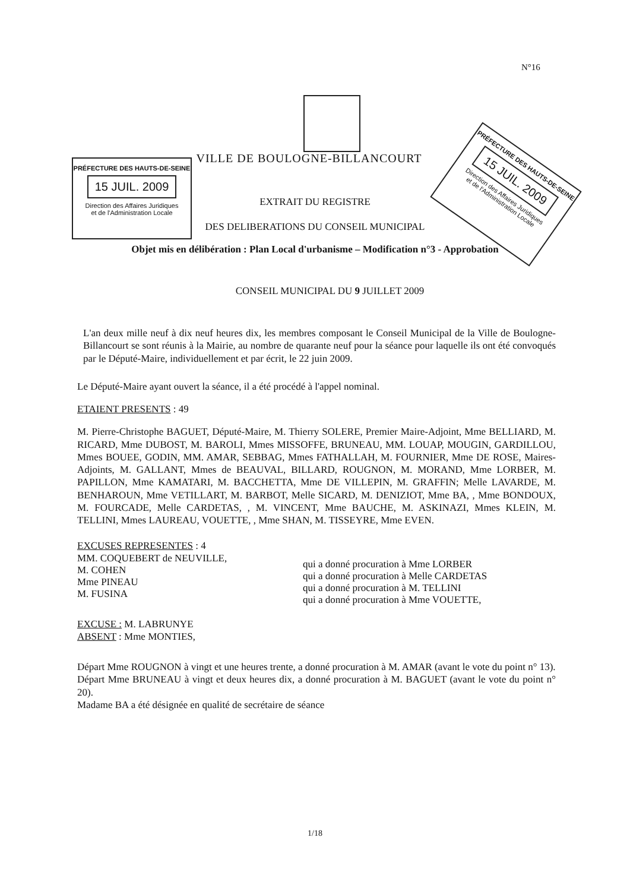N°16
PRÉFECTURE DES HAUTS-DE-SEINE
15 JUIL. 2009
Direction des Affaires Juridiques
et de l'Administration Locale
PRÉFECTURE DES HAUTS-DE-SEINE
15 JUIL. 2009
Direction des Affaires Juridiques
et de l'Administration Locale
VILLE DE BOULOGNE-BILLANCOURT
EXTRAIT DU REGISTRE
DES DELIBERATIONS DU CONSEIL MUNICIPAL
Objet mis en délibération : Plan Local d'urbanisme – Modification n°3 - Approbation
CONSEIL MUNICIPAL DU 9 JUILLET 2009
L'an deux mille neuf à dix neuf heures dix, les membres composant le Conseil Municipal de la Ville de Boulogne-Billancourt se sont réunis à la Mairie, au nombre de quarante neuf pour la séance pour laquelle ils ont été convoqués par le Député-Maire, individuellement et par écrit, le 22 juin 2009.
Le Député-Maire ayant ouvert la séance, il a été procédé à l'appel nominal.
ETAIENT PRESENTS : 49
M. Pierre-Christophe BAGUET, Député-Maire, M. Thierry SOLERE, Premier Maire-Adjoint, Mme BELLIARD, M. RICARD, Mme DUBOST, M. BAROLI, Mmes MISSOFFE, BRUNEAU, MM. LOUAP, MOUGIN, GARDILLOU, Mmes BOUEE, GODIN, MM. AMAR, SEBBAG, Mmes FATHALLAH, M. FOURNIER, Mme DE ROSE, Maires-Adjoints, M. GALLANT, Mmes de BEAUVAL, BILLARD, ROUGNON, M. MORAND, Mme LORBER, M. PAPILLON, Mme KAMATARI, M. BACCHETTA, Mme DE VILLEPIN, M. GRAFFIN; Melle LAVARDE, M. BENHAROUN, Mme VETILLART, M. BARBOT, Melle SICARD, M. DENIZIOT, Mme BA, , Mme BONDOUX, M. FOURCADE, Melle CARDETAS, , M. VINCENT, Mme BAUCHE, M. ASKINAZI, Mmes KLEIN, M. TELLINI, Mmes LAUREAU, VOUETTE, , Mme SHAN, M. TISSEYRE, Mme EVEN.
EXCUSES REPRESENTES : 4
MM. COQUEBERT de NEUVILLE,
M. COHEN
Mme PINEAU
M. FUSINA
qui a donné procuration à Mme LORBER
qui a donné procuration à Melle CARDETAS
qui a donné procuration à M. TELLINI
qui a donné procuration à Mme VOUETTE,
EXCUSE : M. LABRUNYE
ABSENT : Mme MONTIES,
Départ Mme ROUGNON à vingt et une heures trente, a donné procuration à M. AMAR (avant le vote du point n° 13).
Départ Mme BRUNEAU à vingt et deux heures dix, a donné procuration à M. BAGUET (avant le vote du point n° 20).
Madame BA a été désignée en qualité de secrétaire de séance
1/18